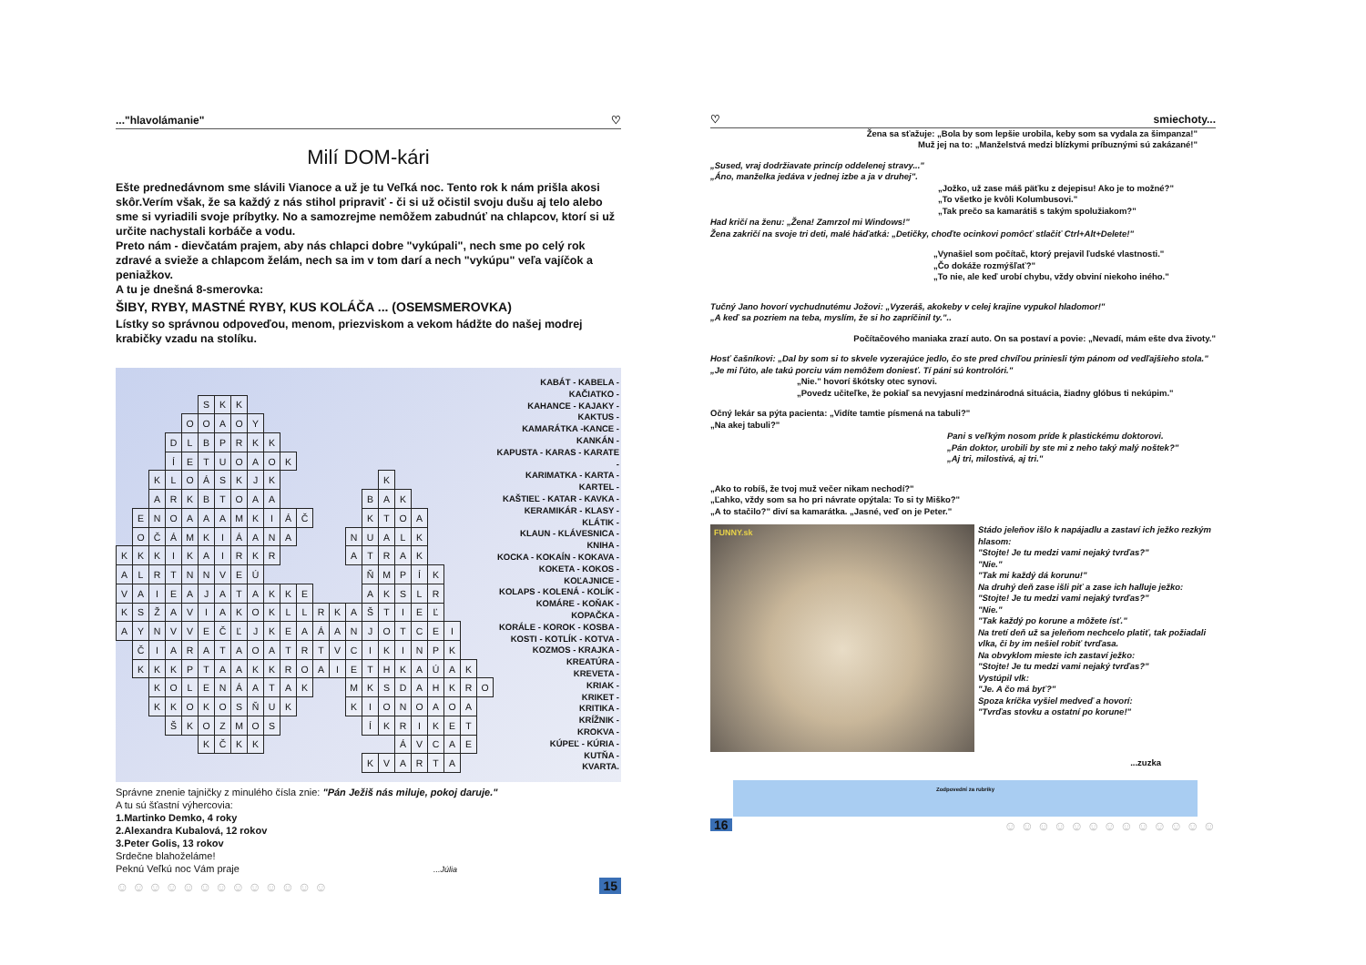..."hlavolámanie" ♡
Milí DOM-kári
Ešte prednedávnom sme slávili Vianoce a už je tu Veľká noc. Tento rok k nám prišla akosi skôr.Verím však, že sa každý z nás stihol pripraviť - či si už očistil svoju dušu aj telo alebo sme si vyriadili svoje príbytky. No a samozrejme nemôžem zabudnúť na chlapcov, ktorí si už určite nachystali korbáče a vodu.
Preto nám - dievčatám prajem, aby nás chlapci dobre "vykúpali", nech sme po celý rok zdravé a svieže a chlapcom želám, nech sa im v tom darí a nech "vykúpu" veľa vajíčok a peniažkov.
A tu je dnešná 8-smerovka:
ŠIBY, RYBY, MASTNÉ RYBY, KUS KOLÁČA ... (OSEMSMEROVKA)
Lístky so správnou odpoveďou, menom, priezviskom a vekom hádžte do našej modrej krabičky vzadu na stolíku.
| | | | | | S | K | K | | | | | | | | | | | | | | | |
| | | | | O | O | A | O | Y | | | | | | | | | | | | | | |
| | | | D | L | B | P | R | K | K | | | | | | | | | | | | | |
| | | | Í | E | T | U | O | A | O | K | | | | | | | | | | | | |
| | | K | L | O | Á | S | K | J | K | | | | | | | K | | | | | | |
| | | A | R | K | B | T | O | A | A | | | | | | B | A | K | | | | | |
| | E | N | O | A | A | A | M | K | I | Á | Č | | | | K | T | O | A | | | | |
| | O | Č | Á | M | K | I | Á | A | N | A | | | | N | U | A | L | K | | | | |
| K | K | K | I | K | A | I | R | K | R | | | | | A | T | R | A | K | | | | |
| A | L | R | T | N | N | V | E | Ú | | | | | | | Ň | M | P | Í | K | | | |
| V | A | I | E | A | J | A | T | A | K | K | E | | | | A | K | S | L | R | | | |
| K | S | Ž | A | V | I | A | K | O | K | L | L | R | K | A | Š | T | I | E | Ľ | | | |
| A | Y | N | V | V | E | Č | Ľ | J | K | E | A | Á | A | N | J | O | T | C | E | I | | |
| | Č | I | A | R | A | T | A | O | A | T | R | T | V | C | I | K | I | N | P | K | | |
| | K | K | K | P | T | A | A | K | K | R | O | A | I | E | T | H | K | A | Ú | A | K | |
| | | K | O | L | E | N | Á | A | T | A | K | | | M | K | S | D | A | H | K | R | O |
| | | K | K | O | K | O | S | Ň | U | K | | | | K | I | O | N | O | A | O | A | |
| | | | Š | K | O | Z | M | O | S | | | | | | Í | K | R | I | K | E | T | |
| | | | | | K | Č | K | K | | | | | | | | | Á | V | C | A | E | |
| | | | | | | | | | | | | | | | K | V | A | R | T | A | | |
KABÁT - KABELA - KAČIATKO -
KAHANCE - KAJAKY - KAKTUS -
KAMARÁTKA -KANCE - KANKÁN -
KAPUSTA - KARAS - KARATE -
KARIMATKA - KARTA - KARTEL -
KAŠTIEĽ - KATAR - KAVKA -
KERAMIKÁR - KLASY - KLÁTIK -
KLAUN - KLÁVESNICA - KNIHA -
KOCKA - KOKAÍN - KOKAVA -
KOKETA - KOKOS - KOĽAJNICE -
KOLAPS - KOLENÁ - KOLÍK -
KOMÁRE - KOŇAK - KOPAČKA -
KORÁLE - KOROK - KOSBA -
KOSTI - KOTLÍK - KOTVA -
KOZMOS - KRAJKA - KREATÚRA -
KREVETA -
KRIAK -
KRIKET -
KRITIKA -
KRÍŽNIK -
KROKVA -
KÚPEĽ - KÚRIA -
KUTŇA -
KVARTA.
Správne znenie tajničky z minulého čísla znie: "Pán Ježiš nás miluje, pokoj daruje."
A tu sú šťastní výhercovia:
1.Martinko Demko, 4 roky
2.Alexandra Kubalová, 12 rokov
3.Peter Golis, 13 rokov
Srdečne blahoželáme!
Peknú Veľkú noc Vám praje ...Júlia
☺ ☺ ☺ ☺ ☺ ☺ ☺ ☺ ☺ ☺ ☺ ☺ ☺ 15
♡ smiechoty...
Žena sa sťažuje: „Bola by som lepšie urobila, keby som sa vydala za šimpanza!"
Muž jej na to: „Manželstvá medzi blízkymi príbuznými sú zakázané!"
„Sused, vraj dodržiavate princíp oddelenej stravy..."
„Áno, manželka jedáva v jednej izbe a ja v druhej".
„Jožko, už zase máš päťku z dejepisu! Ako je to možné?"
„To všetko je kvôli Kolumbusovi."
„Tak prečo sa kamarátiš s takým spolužiakom?"
Had kričí na ženu: „Žena! Zamrzol mi Windows!"
Žena zakričí na svoje tri deti, malé háďatká: „Detičky, choďte ocinkovi pomôcť stlačiť Ctrl+Alt+Delete!"
„Vynašiel som počítač, ktorý prejavil ľudské vlastnosti."
„Čo dokáže rozmýšľať?"
„To nie, ale keď urobí chybu, vždy obviní niekoho iného."
Tučný Jano hovorí vychudnutému Jožovi: „Vyzeráš, akokeby v celej krajine vypukol hladomor!"
„A keď sa pozriem na teba, myslím, že si ho zapríčinil ty."..
Počítačového maniaka zrazí auto. On sa postaví a povie: „Nevadí, mám ešte dva životy."
Hosť čašníkovi: „Dal by som si to skvele vyzerajúce jedlo, čo ste pred chvíľou priniesli tým pánom od vedľajšieho stola."
„Je mi ľúto, ale takú porciu vám nemôžem doniesť. Tí páni sú kontrolóri."
„Nie." hovorí škótsky otec synovi.
„Povedz učiteľke, že pokiaľ sa nevyjasní medzinárodná situácia, žiadny glóbus ti nekúpim."
Očný lekár sa pýta pacienta: „Vidíte tamtie písmená na tabuli?"
„Na akej tabuli?"
Pani s veľkým nosom príde k plastickému doktorovi.
„Pán doktor, urobili by ste mi z neho taký malý noštek?"
„Aj tri, milostivá, aj tri."
„Ako to robíš, že tvoj muž večer nikam nechodí?"
„Ľahko, vždy som sa ho pri návrate opýtala: To si ty Miško?"
„A to stačilo?" diví sa kamarátka. „Jasné, veď on je Peter."
FUNNY.sk
Stádo jeleňov išlo k napájadlu a zastaví ich ježko rezkým hlasom:
"Stojte! Je tu medzi vami nejaký tvrďas?"
"Nie."
"Tak mi každý dá korunu!"
Na druhý deň zase išli piť a zase ich halluje ježko:
"Stojte! Je tu medzi vami nejaký tvrďas?"
"Nie."
"Tak každý po korune a môžete ísť."
Na tretí deň už sa jeleňom nechcelo platiť, tak požiadali vlka, či by im nešiel robiť tvrďasa.
Na obvyklom mieste ich zastaví ježko:
"Stojte! Je tu medzi vami nejaký tvrďas?"
Vystúpil vlk:
"Je. A čo má byť?"
Spoza kríčka vyšiel medveď a hovorí:
"Tvrďas stovku a ostatní po korune!"
...zuzka
Zodpovední za rubriky
16 ☺ ☺ ☺ ☺ ☺ ☺ ☺ ☺ ☺ ☺ ☺ ☺ ☺